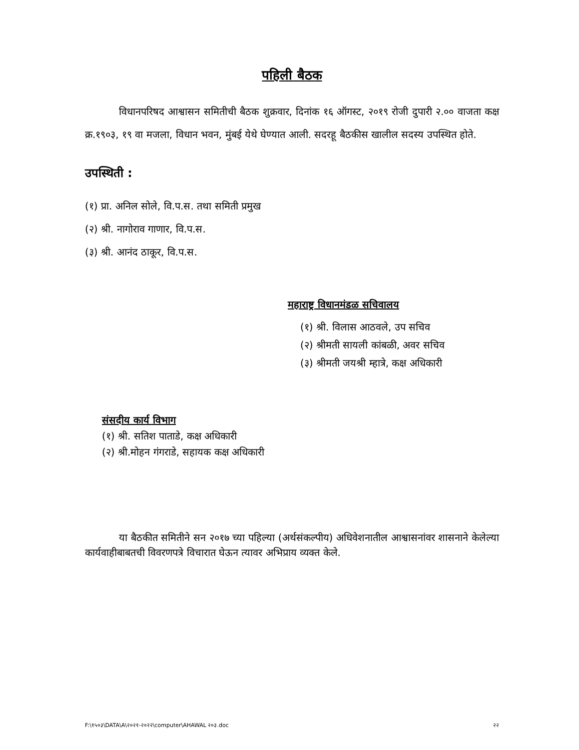पहिली बैठक
विधानपरिषद आश्वासन समितीची बैठक शुक्रवार, दिनांक १६ ऑगस्ट, २०१९ रोजी दुपारी २.०० वाजता कक्ष क्र.१९०३, १९ वा मजला, विधान भवन, मुंबई येथे घेण्यात आली. सदरहू बैठकीस खालील सदस्य उपस्थित होते.
उपस्थिती :
(१) प्रा. अनिल सोले, वि.प.स. तथा समिती प्रमुख
(२) श्री. नागोराव गाणार, वि.प.स.
(३) श्री. आनंद ठाकूर, वि.प.स.
महाराष्ट्र विधानमंडळ सचिवालय
(१) श्री. विलास आठवले, उप सचिव
(२) श्रीमती सायली कांबळी, अवर सचिव
(३) श्रीमती जयश्री म्हात्रे, कक्ष अधिकारी
संसदीय कार्य विभाग
(१) श्री. सतिश पाताडे, कक्ष अधिकारी
(२) श्री.मोहन गंगराडे, सहायक कक्ष अधिकारी
या बैठकीत समितीने सन २०१७ च्या पहिल्या (अर्थसंकल्पीय) अधिवेशनातील आश्वासनांवर शासनाने केलेल्या कार्यवाहीबाबतची विवरणपत्रे विचारात घेऊन त्यावर अभिप्राय व्यक्त केले.
F:\१५०३\DATA\A\२०२१-२०२२\computer\AHAWAL २०३.doc २२